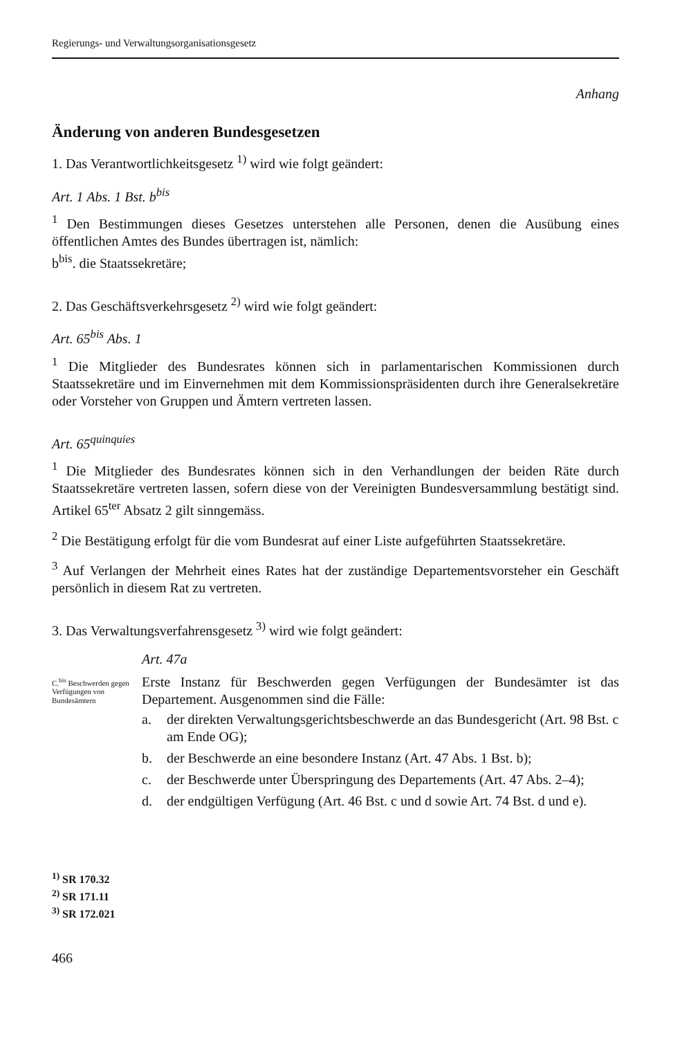Regierungs- und Verwaltungsorganisationsgesetz
Anhang
Änderung von anderen Bundesgesetzen
1. Das Verantwortlichkeitsgesetz <sup>1)</sup> wird wie folgt geändert:
Art. 1 Abs. 1 Bst. b<sup>bis</sup>
<sup>1</sup> Den Bestimmungen dieses Gesetzes unterstehen alle Personen, denen die Ausübung eines öffentlichen Amtes des Bundes übertragen ist, nämlich:
b<sup>bis</sup>. die Staatssekretäre;
2. Das Geschäftsverkehrsgesetz <sup>2)</sup> wird wie folgt geändert:
Art. 65<sup>bis</sup> Abs. 1
<sup>1</sup> Die Mitglieder des Bundesrates können sich in parlamentarischen Kommissionen durch Staatssekretäre und im Einvernehmen mit dem Kommissionspräsidenten durch ihre Generalsekretäre oder Vorsteher von Gruppen und Ämtern vertreten lassen.
Art. 65<sup>quinquies</sup>
<sup>1</sup> Die Mitglieder des Bundesrates können sich in den Verhandlungen der beiden Räte durch Staatssekretäre vertreten lassen, sofern diese von der Vereinigten Bundesversammlung bestätigt sind. Artikel 65<sup>ter</sup> Absatz 2 gilt sinngemäss.
<sup>2</sup> Die Bestätigung erfolgt für die vom Bundesrat auf einer Liste aufgeführten Staatssekretäre.
<sup>3</sup> Auf Verlangen der Mehrheit eines Rates hat der zuständige Departementsvorsteher ein Geschäft persönlich in diesem Rat zu vertreten.
3. Das Verwaltungsverfahrensgesetz <sup>3)</sup> wird wie folgt geändert:
Art. 47a
C.<sup>bis</sup> Beschwerden gegen Verfügungen von Bundesämtern
Erste Instanz für Beschwerden gegen Verfügungen der Bundesämter ist das Departement. Ausgenommen sind die Fälle:
a. der direkten Verwaltungsgerichtsbeschwerde an das Bundesgericht (Art. 98 Bst. c am Ende OG);
b. der Beschwerde an eine besondere Instanz (Art. 47 Abs. 1 Bst. b);
c. der Beschwerde unter Überspringung des Departements (Art. 47 Abs. 2–4);
d. der endgültigen Verfügung (Art. 46 Bst. c und d sowie Art. 74 Bst. d und e).
<sup>1)</sup> SR 170.32
<sup>2)</sup> SR 171.11
<sup>3)</sup> SR 172.021
466